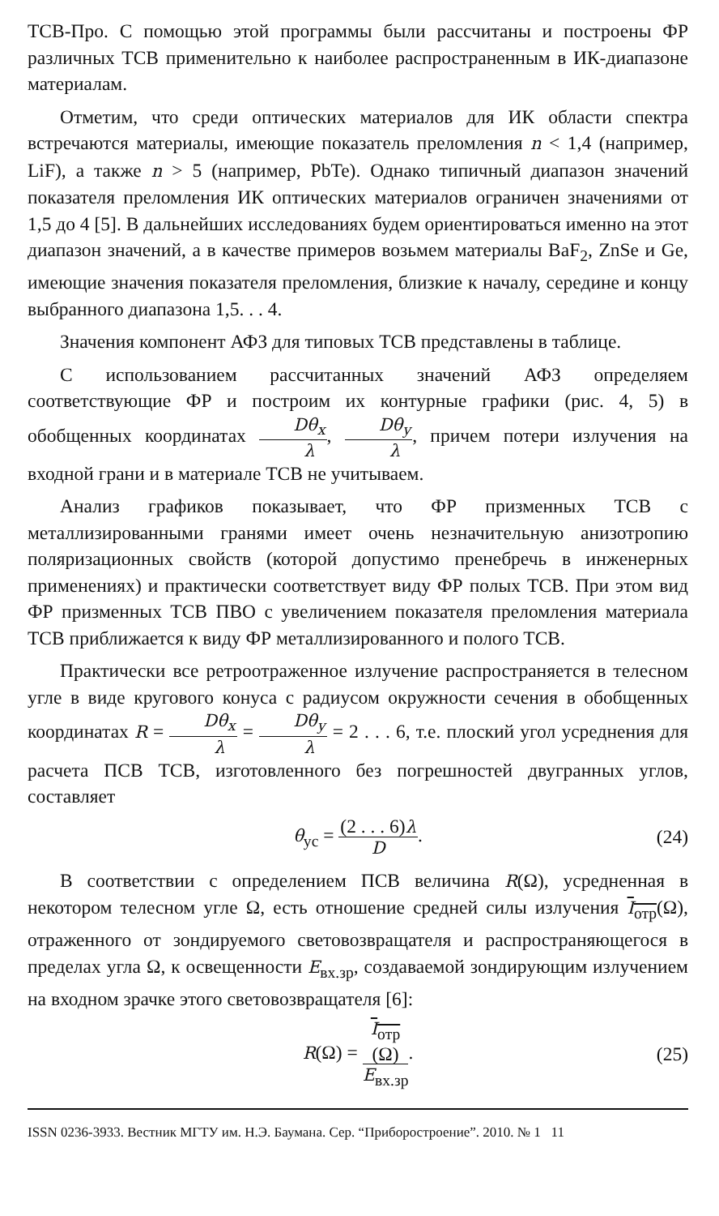ТСВ-Про. С помощью этой программы были рассчитаны и построены ФР различных ТСВ применительно к наиболее распространенным в ИК-диапазоне материалам.
Отметим, что среди оптических материалов для ИК области спектра встречаются материалы, имеющие показатель преломления n < 1,4 (например, LiF), а также n > 5 (например, PbTe). Однако типичный диапазон значений показателя преломления ИК оптических материалов ограничен значениями от 1,5 до 4 [5]. В дальнейших исследованиях будем ориентироваться именно на этот диапазон значений, а в качестве примеров возьмем материалы BaF<sub>2</sub>, ZnSe и Ge, имеющие значения показателя преломления, близкие к началу, середине и концу выбранного диапазона 1,5. . . 4.
Значения компонент АФЗ для типовых ТСВ представлены в таблице.
С использованием рассчитанных значений АФЗ определяем соответствующие ФР и построим их контурные графики (рис. 4, 5) в обобщенных координатах Dθ<sub>x</sub> λ, Dθ<sub>y</sub> λ, причем потери излучения на входной грани и в материале ТСВ не учитываем.
Анализ графиков показывает, что ФР призменных ТСВ с металлизированными гранями имеет очень незначительную анизотропию поляризационных свойств (которой допустимо пренебречь в инженерных применениях) и практически соответствует виду ФР полых ТСВ. При этом вид ФР призменных ТСВ ПВО с увеличением показателя преломления материала ТСВ приближается к виду ФР металлизированного и полого ТСВ.
Практически все ретроотраженное излучение распространяется в телесном угле в виде кругового конуса с радиусом окружности сечения в обобщенных координатах R = Dθ<sub>x</sub> λ = Dθ<sub>y</sub> λ = 2 . . . 6, т.е. плоский угол усреднения для расчета ПСВ ТСВ, изготовленного без погрешностей двугранных углов, составляет
θ<sub>ус</sub> = (2 . . . 6)λ D. (24)
В соответствии с определением ПСВ величина R(Ω), усредненная в некотором телесном угле Ω, есть отношение средней силы излучения I<sub>отр</sub>(Ω), отраженного от зондируемого световозвращателя и распространяющегося в пределах угла Ω, к освещенности E<sub>вх.зр</sub>, создаваемой зондирующим излучением на входном зрачке этого световозвращателя [6]:
R(Ω) = I<sub>отр</sub>
(Ω) E<sub>вх.зр</sub>. (25)
ISSN 0236-3933. Вестник МГТУ им. Н.Э. Баумана. Сер. “Приборостроение”. 2010. № 1 11